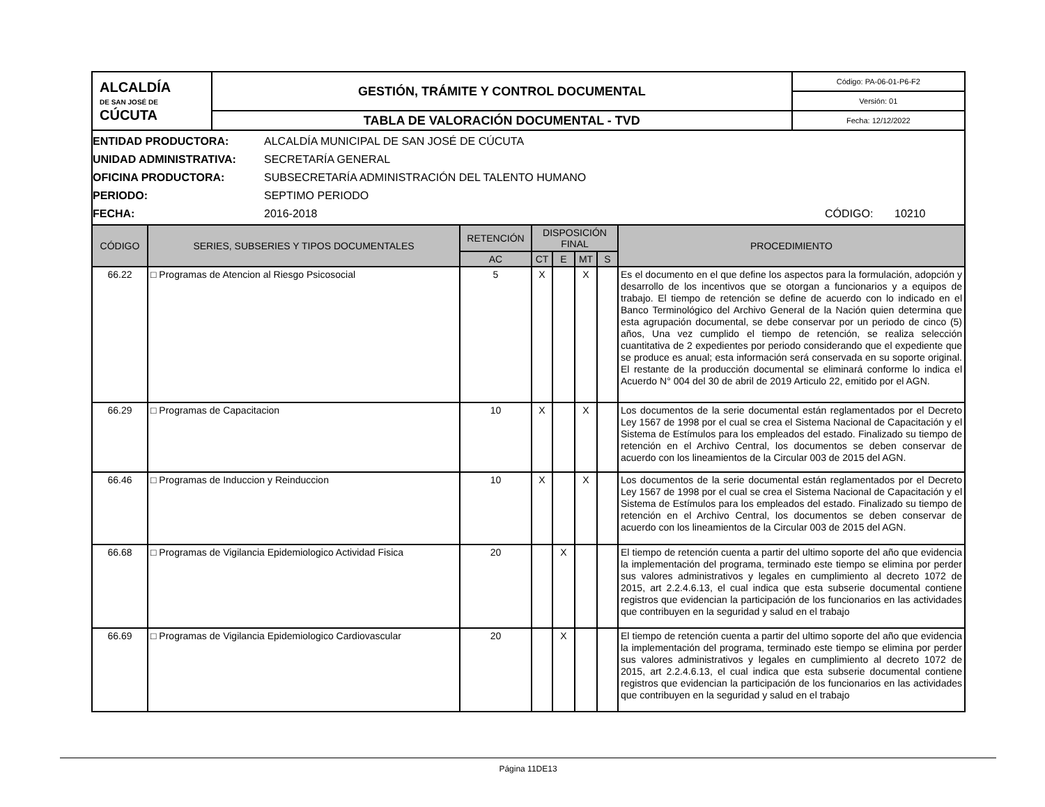| ALCALDÍA DE SAN JOSÉ DE CÚCUTA | GESTIÓN, TRÁMITE Y CONTROL DOCUMENTAL | Código: PA-06-01-P6-F2 |
| | | Versión: 01 |
| | TABLA DE VALORACIÓN DOCUMENTAL - TVD | Fecha: 12/12/2022 |
ENTIDAD PRODUCTORA: ALCALDÍA MUNICIPAL DE SAN JOSÉ DE CÚCUTA
UNIDAD ADMINISTRATIVA: SECRETARÍA GENERAL
OFICINA PRODUCTORA: SUBSECRETARÍA ADMINISTRACIÓN DEL TALENTO HUMANO
PERIODO: SEPTIMO PERIODO
FECHA: 2016-2018 CÓDIGO: 10210
| CÓDIGO | SERIES, SUBSERIES Y TIPOS DOCUMENTALES | RETENCIÓN | DISPOSICIÓN FINAL | | | | PROCEDIMIENTO |
| --- | --- | --- | --- | --- | --- | --- | --- |
| | | AC | CT | E | MT | S | |
| 66.22 | □ Programas de Atencion al Riesgo Psicosocial | 5 | X | | X | | Es el documento en el que define los aspectos para la formulación, adopción y desarrollo de los incentivos que se otorgan a funcionarios y a equipos de trabajo. El tiempo de retención se define de acuerdo con lo indicado en el Banco Terminológico del Archivo General de la Nación quien determina que esta agrupación documental, se debe conservar por un periodo de cinco (5) años, Una vez cumplido el tiempo de retención, se realiza selección cuantitativa de 2 expedientes por periodo considerando que el expediente que se produce es anual; esta información será conservada en su soporte original. El restante de la producción documental se eliminará conforme lo indica el Acuerdo N° 004 del 30 de abril de 2019 Articulo 22, emitido por el AGN. |
| 66.29 | □ Programas de Capacitacion | 10 | X | | X | | Los documentos de la serie documental están reglamentados por el Decreto Ley 1567 de 1998 por el cual se crea el Sistema Nacional de Capacitación y el Sistema de Estímulos para los empleados del estado. Finalizado su tiempo de retención en el Archivo Central, los documentos se deben conservar de acuerdo con los lineamientos de la Circular 003 de 2015 del AGN. |
| 66.46 | □ Programas de Induccion y Reinduccion | 10 | X | | X | | Los documentos de la serie documental están reglamentados por el Decreto Ley 1567 de 1998 por el cual se crea el Sistema Nacional de Capacitación y el Sistema de Estímulos para los empleados del estado. Finalizado su tiempo de retención en el Archivo Central, los documentos se deben conservar de acuerdo con los lineamientos de la Circular 003 de 2015 del AGN. |
| 66.68 | □ Programas de Vigilancia Epidemiologico Actividad Fisica | 20 | | X | | | El tiempo de retención cuenta a partir del ultimo soporte del año que evidencia la implementación del programa, terminado este tiempo se elimina por perder sus valores administrativos y legales en cumplimiento al decreto 1072 de 2015, art 2.2.4.6.13, el cual indica que esta subserie documental contiene registros que evidencian la participación de los funcionarios en las actividades que contribuyen en la seguridad y salud en el trabajo |
| 66.69 | □ Programas de Vigilancia Epidemiologico Cardiovascular | 20 | | X | | | El tiempo de retención cuenta a partir del ultimo soporte del año que evidencia la implementación del programa, terminado este tiempo se elimina por perder sus valores administrativos y legales en cumplimiento al decreto 1072 de 2015, art 2.2.4.6.13, el cual indica que esta subserie documental contiene registros que evidencian la participación de los funcionarios en las actividades que contribuyen en la seguridad y salud en el trabajo |
Página 11DE13